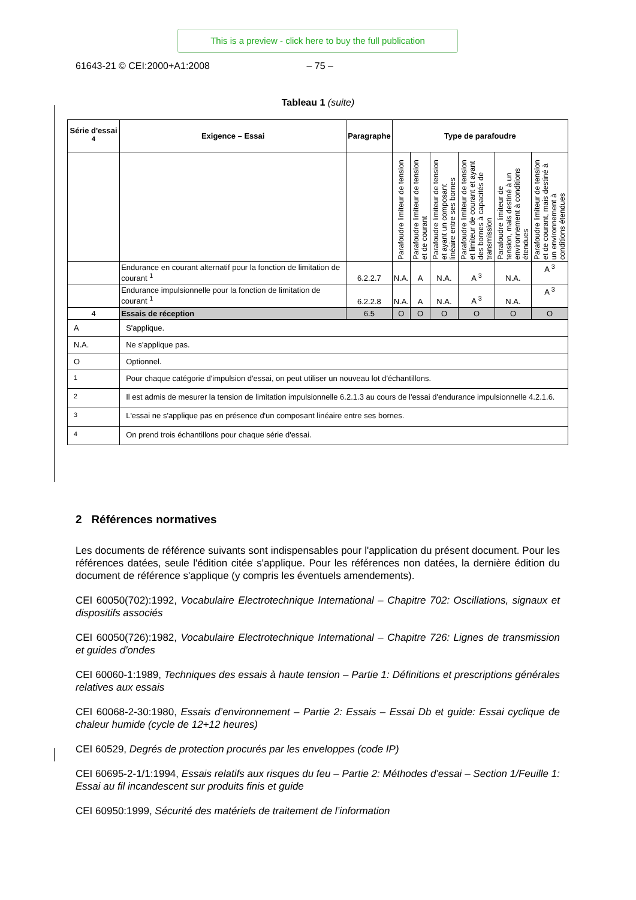This is a preview - click here to buy the full publication
61643-21 © CEI:2000+A1:2008 – 75 –
Tableau 1 (suite)
| Série d'essai <sup>4</sup> | Exigence – Essai | Paragraphe | Type de parafoudre | | | | | |
| --- | --- | --- | --- | --- | --- | --- | --- | --- |
| | | | Parafoudre limiteur de tension | Parafoudre limiteur de tension et de courant | Parafoudre limiteur de tension et ayant un composant linéaire entre ses bornes | Parafoudre limiteur de tension et limiteur de courant et ayant des bornes à capacités de transmission | Parafoudre limiteur de tension, mais destiné à un environnement à conditions étendues | Parafoudre limiteur de tension et de courant, mais destiné à un environnement à conditions étendues |
| | Endurance en courant alternatif pour la fonction de limitation de courant <sup>1</sup> | 6.2.2.7 | N.A. | A | N.A. | A <sup>3</sup> | N.A. | A <sup>3</sup> |
| | Endurance impulsionnelle pour la fonction de limitation de courant <sup>1</sup> | 6.2.2.8 | N.A. | A | N.A. | A <sup>3</sup> | N.A. | A <sup>3</sup> |
| 4 | Essais de réception | 6.5 | O | O | O | O | O | O |
| A | S'applique. | | | | | | | |
| N.A. | Ne s'applique pas. | | | | | | | |
| O | Optionnel. | | | | | | | |
| <sup>1</sup> | Pour chaque catégorie d'impulsion d'essai, on peut utiliser un nouveau lot d'échantillons. | | | | | | | |
| <sup>2</sup> | Il est admis de mesurer la tension de limitation impulsionnelle 6.2.1.3 au cours de l'essai d'endurance impulsionnelle 4.2.1.6. | | | | | | | |
| <sup>3</sup> | L'essai ne s'applique pas en présence d'un composant linéaire entre ses bornes. | | | | | | | |
| <sup>4</sup> | On prend trois échantillons pour chaque série d'essai. | | | | | | | |
2 Références normatives
Les documents de référence suivants sont indispensables pour l'application du présent document. Pour les références datées, seule l'édition citée s'applique. Pour les références non datées, la dernière édition du document de référence s'applique (y compris les éventuels amendements).
CEI 60050(702):1992, Vocabulaire Electrotechnique International – Chapitre 702: Oscillations, signaux et dispositifs associés
CEI 60050(726):1982, Vocabulaire Electrotechnique International – Chapitre 726: Lignes de transmission et guides d'ondes
CEI 60060-1:1989, Techniques des essais à haute tension – Partie 1: Définitions et prescriptions générales relatives aux essais
CEI 60068-2-30:1980, Essais d’environnement – Partie 2: Essais – Essai Db et guide: Essai cyclique de chaleur humide (cycle de 12+12 heures)
CEI 60529, Degrés de protection procurés par les enveloppes (code IP)
CEI 60695-2-1/1:1994, Essais relatifs aux risques du feu – Partie 2: Méthodes d'essai – Section 1/Feuille 1: Essai au fil incandescent sur produits finis et guide
CEI 60950:1999, Sécurité des matériels de traitement de l’information